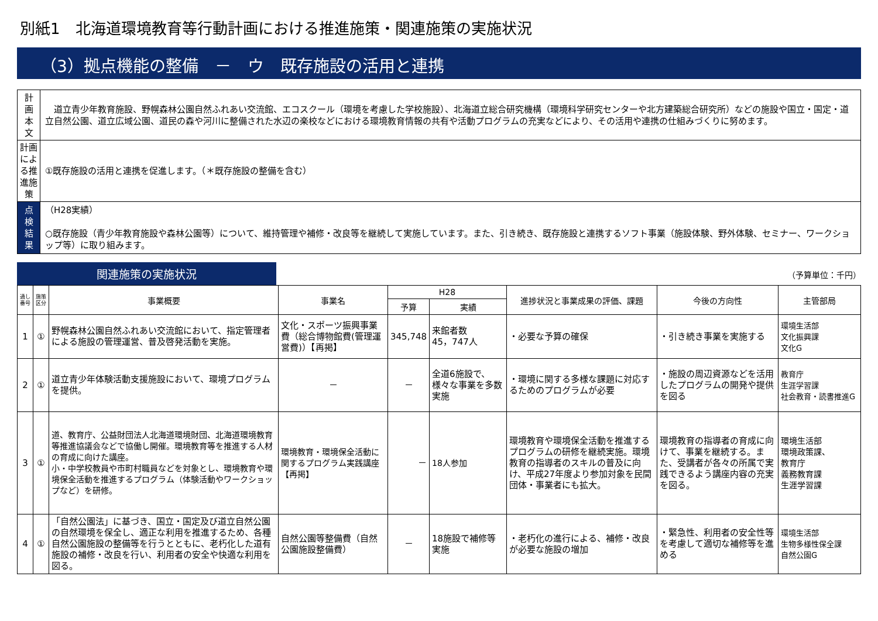別紙1　北海道環境教育等行動計画における推進施策・関連施策の実施状況
（3）拠点機能の整備　－　ウ　既存施設の活用と連携
| 計 画 本 文 | 道立青少年教育施設、野幌森林公園自然ふれあい交流館、エコスクール（環境を考慮した学校施設）、北海道立総合研究機構（環境科学研究センターや北方建築総合研究所）などの施設や国立・国定・道立自然公園、道立広域公園、道民の森や河川に整備された水辺の楽校などにおける環境教育情報の共有や活動プログラムの充実などにより、その活用や連携の仕組みづくりに努めます。 |
| 計画による推進施策 | ①既存施設の活用と連携を促進します。（＊既存施設の整備を含む） |
| 点 検 結 果 | （H28実績） ○既存施設（青少年教育施設や森林公園等）について、維持管理や補修・改良等を継続して実施しています。また、引き続き、既存施設と連携するソフト事業（施設体験、野外体験、セミナー、ワークショップ等）に取り組みます。 |
関連施策の実施状況
（予算単位：千円）
| 通し番号 | 施策区分 | 事業概要 | 事業名 | H28 | | 進捗状況と事業成果の評価、課題 | 今後の方向性 | 主管部局 |
| --- | --- | --- | --- | --- | --- | --- | --- | --- |
| | | | | 予算 | 実績 | | | |
| 1 | ① | 野幌森林公園自然ふれあい交流館において、指定管理者による施設の管理運営、普及啓発活動を実施。 | 文化・スポーツ振興事業費（総合博物館費(管理運営費)）【再掲】 | 345,748 | 来館者数 45，747人 | ・必要な予算の確保 | ・引き続き事業を実施する | 環境生活部 文化振興課 文化G |
| 2 | ① | 道立青少年体験活動支援施設において、環境プログラムを提供。 | － | － | 全道6施設で、様々な事業を多数実施 | ・環境に関する多様な課題に対応するためのプログラムが必要 | ・施設の周辺資源などを活用したプログラムの開発や提供を図る | 教育庁 生涯学習課 社会教育・読書推進G |
| 3 | ① | 道、教育庁、公益財団法人北海道環境財団、北海道環境教育等推進協議会などで協働し開催。環境教育等を推進する人材の育成に向けた講座。 小・中学校教員や市町村職員などを対象とし、環境教育や環境保全活動を推進するプログラム（体験活動やワークショップなど）を研修。 | 環境教育・環境保全活動に関するプログラム実践講座【再掲】 | － | 18人参加 | 環境教育や環境保全活動を推進するプログラムの研修を継続実施。環境教育の指導者のスキルの普及に向け、平成27年度より参加対象を民間団体・事業者にも拡大。 | 環境教育の指導者の育成に向けて、事業を継続する。また、受講者が各々の所属で実践できるよう講座内容の充実を図る。 | 環境生活部 環境政策課、 教育庁 義務教育課 生涯学習課 |
| 4 | ① | 「自然公園法」に基づき、国立・国定及び道立自然公園の自然環境を保全し、適正な利用を推進するため、各種自然公園施設の整備等を行うとともに、老朽化した道有施設の補修・改良を行い、利用者の安全や快適な利用を図る。 | 自然公園等整備費（自然公園施設整備費） | － | 18施設で補修等実施 | ・老朽化の進行による、補修・改良が必要な施設の増加 | ・緊急性、利用者の安全性等を考慮して適切な補修等を進める | 環境生活部 生物多様性保全課 自然公園G |